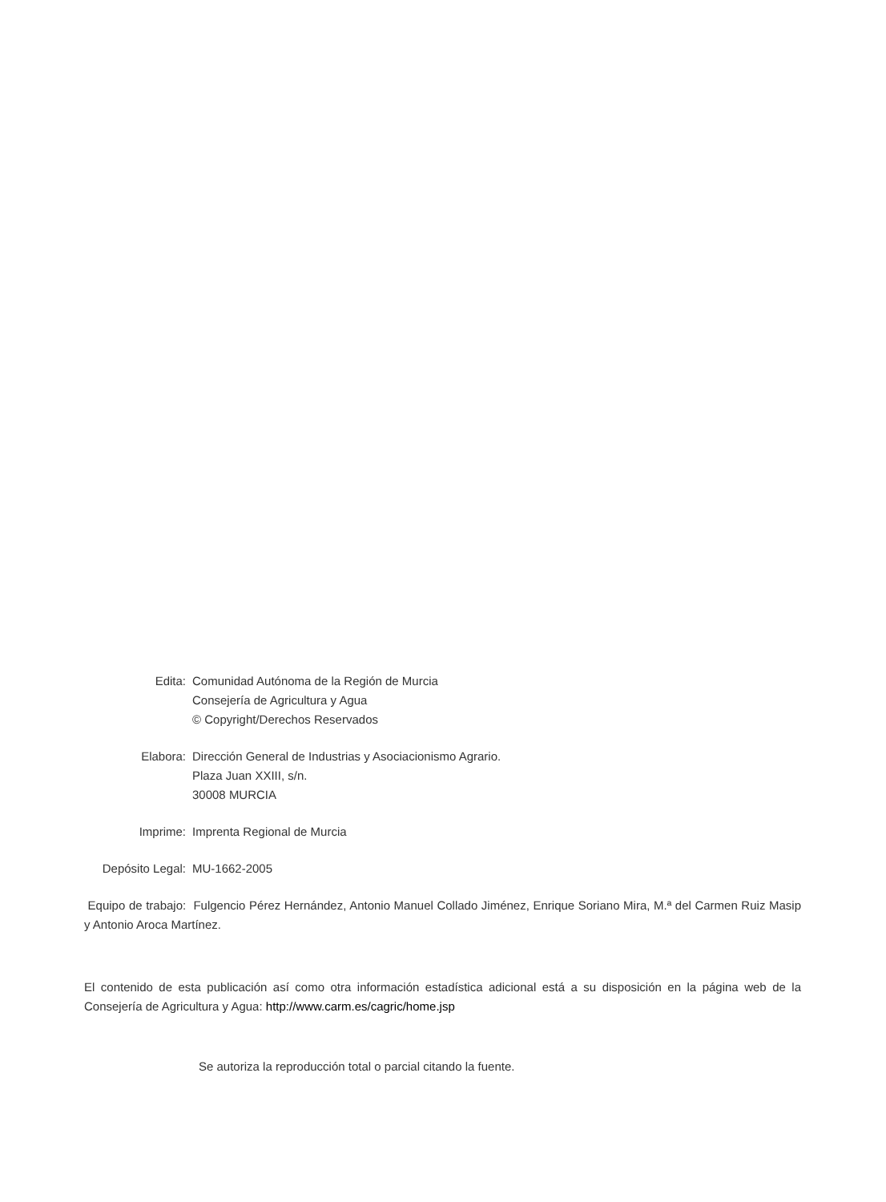Edita: Comunidad Autónoma de la Región de Murcia
Consejería de Agricultura y Agua
© Copyright/Derechos Reservados
Elabora: Dirección General de Industrias y Asociacionismo Agrario.
Plaza Juan XXIII, s/n.
30008 MURCIA
Imprime: Imprenta Regional de Murcia
Depósito Legal: MU-1662-2005
Equipo de trabajo: Fulgencio Pérez Hernández, Antonio Manuel Collado Jiménez, Enrique Soriano Mira, M.ª del Carmen Ruiz Masip y Antonio Aroca Martínez.
El contenido de esta publicación así como otra información estadística adicional está a su disposición en la página web de la Consejería de Agricultura y Agua: http://www.carm.es/cagric/home.jsp
Se autoriza la reproducción total o parcial citando la fuente.